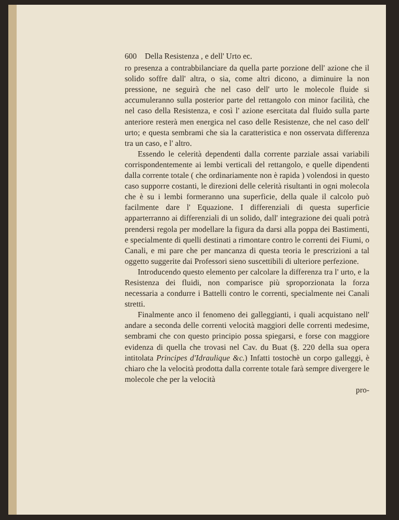600 Della Resistenza , e dell' Urto ec.
ro presenza a contrabbilanciare da quella parte porzione dell' azione che il solido soffre dall' altra, o sia, come altri dicono, a diminuire la non pressione, ne seguirà che nel caso dell' urto le molecole fluide si accumuleranno sulla posterior parte del rettangolo con minor facilità, che nel caso della Resistenza, e così l' azione esercitata dal fluido sulla parte anteriore resterà men energica nel caso delle Resistenze, che nel caso dell' urto; e questa sembrami che sia la caratteristica e non osservata differenza tra un caso, e l' altro.
Essendo le celerità dependenti dalla corrente parziale assai variabili corrispondentemente ai lembi verticali del rettangolo, e quelle dipendenti dalla corrente totale ( che ordinariamente non è rapida ) volendosi in questo caso supporre costanti, le direzioni delle celerità risultanti in ogni molecola che è su i lembi formeranno una superficie, della quale il calcolo può facilmente dare l' Equazione. I differenziali di questa superficie apparterranno ai differenziali di un solido, dall' integrazione dei quali potrà prendersi regola per modellare la figura da darsi alla poppa dei Bastimenti, e specialmente di quelli destinati a rimontare contro le correnti dei Fiumi, o Canali, e mi pare che per mancanza di questa teoria le prescrizioni a tal oggetto suggerite dai Professori sieno suscettibili di ulteriore perfezione.
Introducendo questo elemento per calcolare la differenza tra l' urto, e la Resistenza dei fluidi, non comparisce più sproporzionata la forza necessaria a condurre i Battelli contro le correnti, specialmente nei Canali stretti.
Finalmente anco il fenomeno dei galleggianti, i quali acquistano nell' andare a seconda delle correnti velocità maggiori delle correnti medesime, sembrami che con questo principio possa spiegarsi, e forse con maggiore evidenza di quella che trovasi nel Cav. du Buat (§. 220 della sua opera intitolata Principes d'Idraulique &c.) Infatti tostochè un corpo galleggi, è chiaro che la velocità prodotta dalla corrente totale farà sempre divergere le molecole che per la velocità
pro-